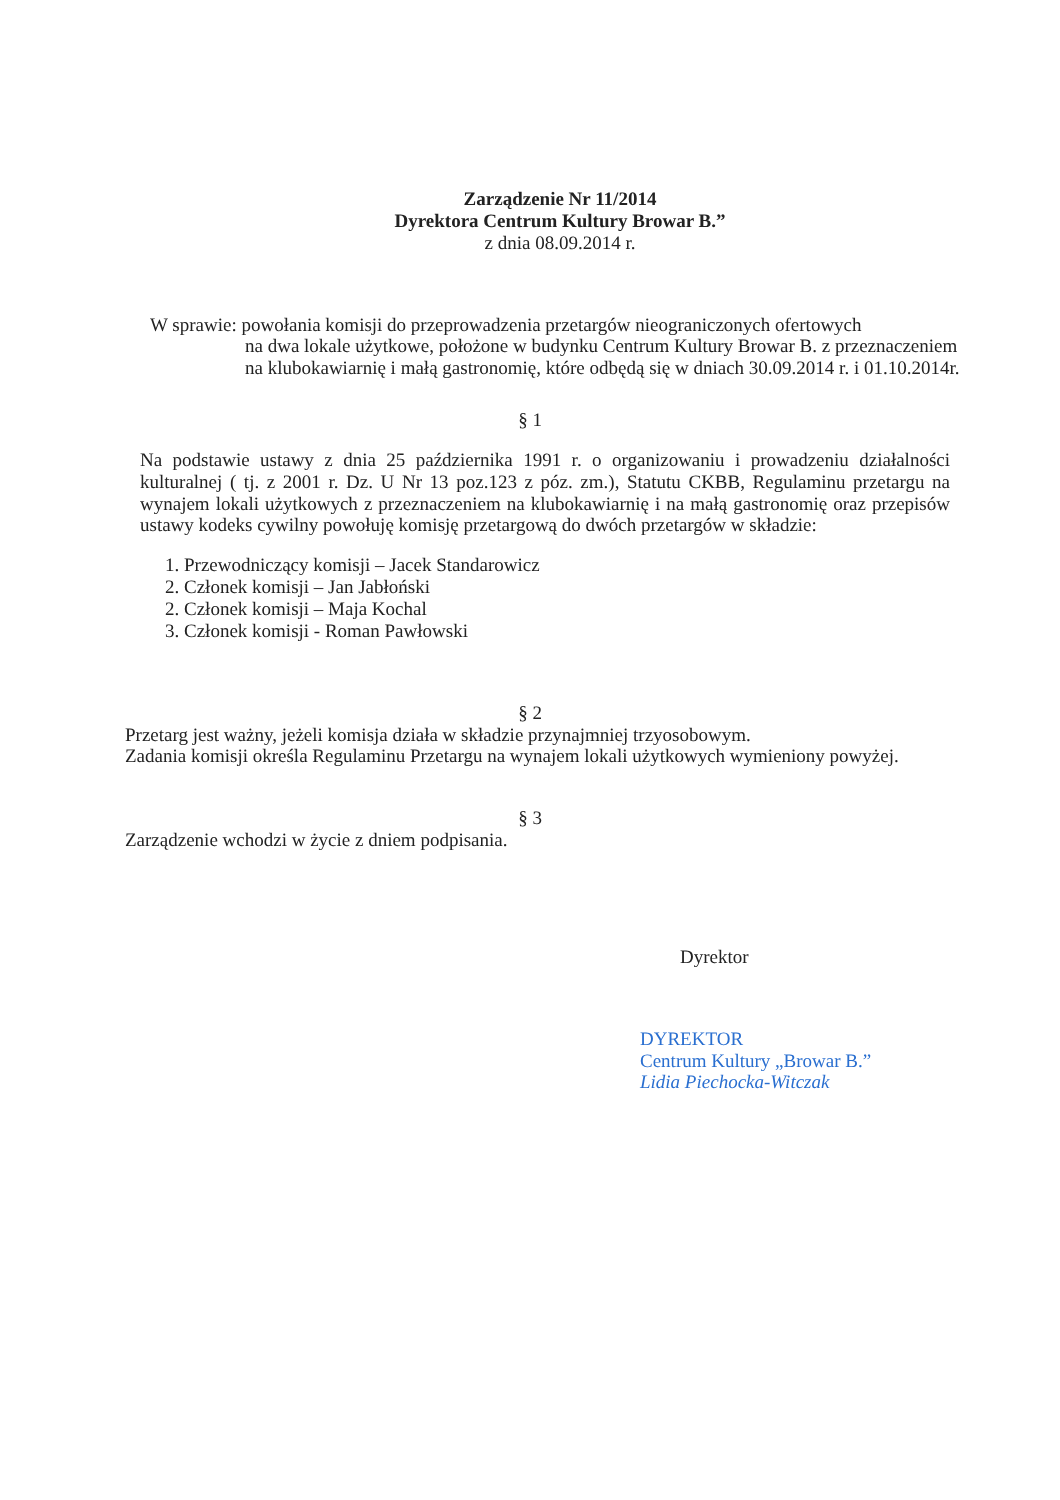Zarządzenie Nr 11/2014
Dyrektora Centrum Kultury Browar B.”
z dnia 08.09.2014 r.
W sprawie: powołania komisji do przeprowadzenia przetargów nieograniczonych ofertowych
na dwa lokale użytkowe, położone w budynku Centrum Kultury Browar B. z przeznaczeniem na klubokawiarnię i małą gastronomię, które odbędą się w dniach 30.09.2014 r. i 01.10.2014r.
§ 1
Na podstawie ustawy z dnia 25 października 1991 r. o organizowaniu i prowadzeniu działalności kulturalnej ( tj. z 2001 r. Dz. U Nr 13 poz.123 z póz. zm.), Statutu CKBB, Regulaminu przetargu na wynajem lokali użytkowych z przeznaczeniem na klubokawiarnię i na małą gastronomię oraz przepisów ustawy kodeks cywilny powołuję komisję przetargową do dwóch przetargów w składzie:
1. Przewodniczący komisji – Jacek Standarowicz
2. Członek komisji – Jan Jabłoński
2. Członek komisji – Maja Kochal
3. Członek komisji - Roman Pawłowski
§ 2
Przetarg jest ważny, jeżeli komisja działa w składzie przynajmniej trzyosobowym.
Zadania komisji określa Regulaminu Przetargu na wynajem lokali użytkowych wymieniony powyżej.
§ 3
Zarządzenie wchodzi w życie z dniem podpisania.
Dyrektor
DYREKTOR
Centrum Kultury „Browar B.”
Lidia Piechocka-Witczak